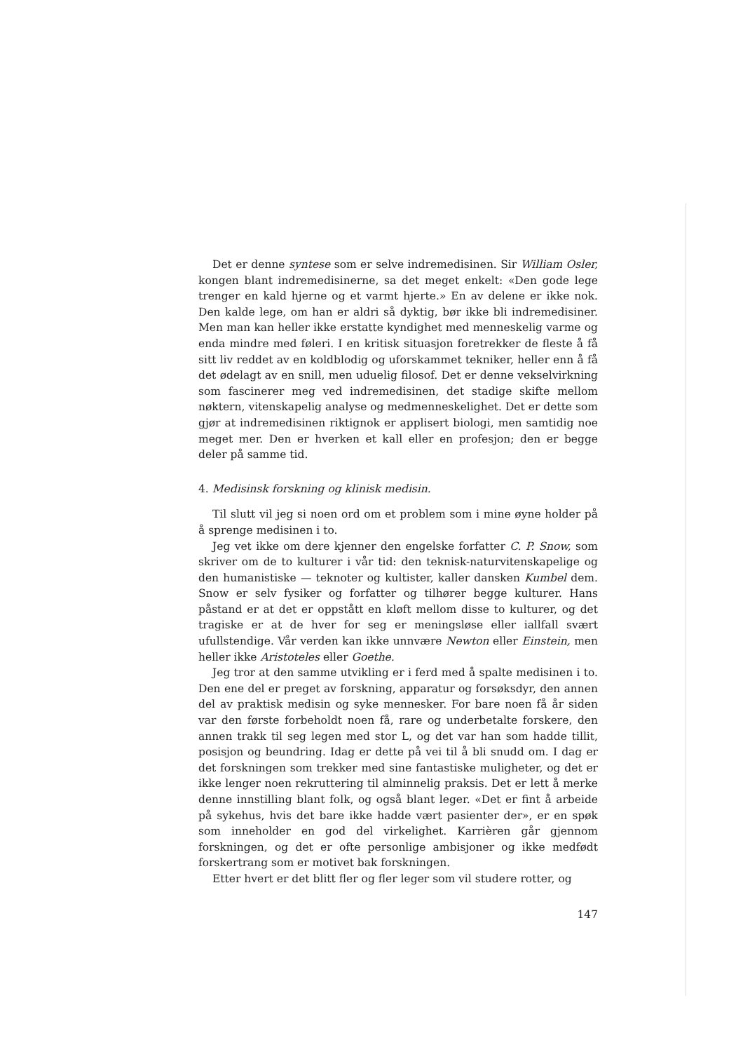Det er denne syntese som er selve indremedisinen. Sir William Osler, kongen blant indremedisinerne, sa det meget enkelt: «Den gode lege trenger en kald hjerne og et varmt hjerte.» En av delene er ikke nok. Den kalde lege, om han er aldri så dyktig, bør ikke bli indremedisiner. Men man kan heller ikke erstatte kyndighet med menneskelig varme og enda mindre med føleri. I en kritisk situasjon foretrekker de fleste å få sitt liv reddet av en koldblodig og uforskammet tekniker, heller enn å få det ødelagt av en snill, men uduelig filosof. Det er denne vekselvirkning som fascinerer meg ved indremedisinen, det stadige skifte mellom nøktern, vitenskapelig analyse og medmenneskelighet. Det er dette som gjør at indremedisinen riktignok er applisert biologi, men samtidig noe meget mer. Den er hverken et kall eller en profesjon; den er begge deler på samme tid.
4. Medisinsk forskning og klinisk medisin.
Til slutt vil jeg si noen ord om et problem som i mine øyne holder på å sprenge medisinen i to.
Jeg vet ikke om dere kjenner den engelske forfatter C. P. Snow, som skriver om de to kulturer i vår tid: den teknisk-naturvitenskapelige og den humanistiske — teknoter og kultister, kaller dansken Kumbel dem. Snow er selv fysiker og forfatter og tilhører begge kulturer. Hans påstand er at det er oppstått en kløft mellom disse to kulturer, og det tragiske er at de hver for seg er meningsløse eller iallfall svært ufullstendige. Vår verden kan ikke unnvære Newton eller Einstein, men heller ikke Aristoteles eller Goethe.
Jeg tror at den samme utvikling er i ferd med å spalte medisinen i to. Den ene del er preget av forskning, apparatur og forsøksdyr, den annen del av praktisk medisin og syke mennesker. For bare noen få år siden var den første forbeholdt noen få, rare og underbetalte forskere, den annen trakk til seg legen med stor L, og det var han som hadde tillit, posisjon og beundring. Idag er dette på vei til å bli snudd om. I dag er det forskningen som trekker med sine fantastiske muligheter, og det er ikke lenger noen rekruttering til alminnelig praksis. Det er lett å merke denne innstilling blant folk, og også blant leger. «Det er fint å arbeide på sykehus, hvis det bare ikke hadde vært pasienter der», er en spøk som inneholder en god del virkelighet. Karrièren går gjennom forskningen, og det er ofte personlige ambisjoner og ikke medfødt forskertrang som er motivet bak forskningen.
Etter hvert er det blitt fler og fler leger som vil studere rotter, og
147